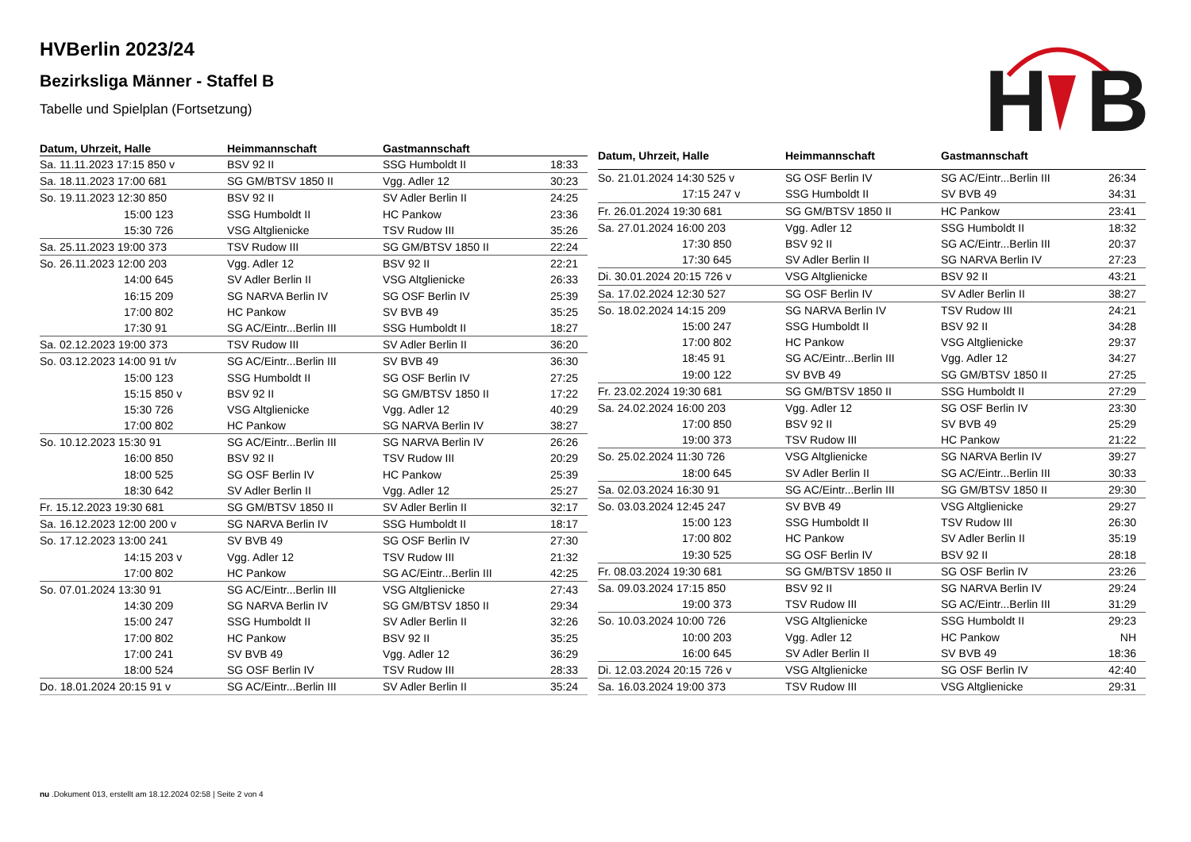HVBerlin 2023/24
Bezirksliga Männer - Staffel B
Tabelle und Spielplan (Fortsetzung)
H
B
| Datum, Uhrzeit, Halle | Heimmannschaft | Gastmannschaft | |
| --- | --- | --- | --- |
| Sa. 11.11.2023 17:15 850 v | BSV 92 II | SSG Humboldt II | 18:33 |
| Sa. 18.11.2023 17:00 681 | SG GM/BTSV 1850 II | Vgg. Adler 12 | 30:23 |
| So. 19.11.2023 12:30 850 | BSV 92 II | SV Adler Berlin II | 24:25 |
| 15:00 123 | SSG Humboldt II | HC Pankow | 23:36 |
| 15:30 726 | VSG Altglienicke | TSV Rudow III | 35:26 |
| Sa. 25.11.2023 19:00 373 | TSV Rudow III | SG GM/BTSV 1850 II | 22:24 |
| So. 26.11.2023 12:00 203 | Vgg. Adler 12 | BSV 92 II | 22:21 |
| 14:00 645 | SV Adler Berlin II | VSG Altglienicke | 26:33 |
| 16:15 209 | SG NARVA Berlin IV | SG OSF Berlin IV | 25:39 |
| 17:00 802 | HC Pankow | SV BVB 49 | 35:25 |
| 17:30 91 | SG AC/Eintr...Berlin III | SSG Humboldt II | 18:27 |
| Sa. 02.12.2023 19:00 373 | TSV Rudow III | SV Adler Berlin II | 36:20 |
| So. 03.12.2023 14:00 91 t/v | SG AC/Eintr...Berlin III | SV BVB 49 | 36:30 |
| 15:00 123 | SSG Humboldt II | SG OSF Berlin IV | 27:25 |
| 15:15 850 v | BSV 92 II | SG GM/BTSV 1850 II | 17:22 |
| 15:30 726 | VSG Altglienicke | Vgg. Adler 12 | 40:29 |
| 17:00 802 | HC Pankow | SG NARVA Berlin IV | 38:27 |
| So. 10.12.2023 15:30 91 | SG AC/Eintr...Berlin III | SG NARVA Berlin IV | 26:26 |
| 16:00 850 | BSV 92 II | TSV Rudow III | 20:29 |
| 18:00 525 | SG OSF Berlin IV | HC Pankow | 25:39 |
| 18:30 642 | SV Adler Berlin II | Vgg. Adler 12 | 25:27 |
| Fr. 15.12.2023 19:30 681 | SG GM/BTSV 1850 II | SV Adler Berlin II | 32:17 |
| Sa. 16.12.2023 12:00 200 v | SG NARVA Berlin IV | SSG Humboldt II | 18:17 |
| So. 17.12.2023 13:00 241 | SV BVB 49 | SG OSF Berlin IV | 27:30 |
| 14:15 203 v | Vgg. Adler 12 | TSV Rudow III | 21:32 |
| 17:00 802 | HC Pankow | SG AC/Eintr...Berlin III | 42:25 |
| So. 07.01.2024 13:30 91 | SG AC/Eintr...Berlin III | VSG Altglienicke | 27:43 |
| 14:30 209 | SG NARVA Berlin IV | SG GM/BTSV 1850 II | 29:34 |
| 15:00 247 | SSG Humboldt II | SV Adler Berlin II | 32:26 |
| 17:00 802 | HC Pankow | BSV 92 II | 35:25 |
| 17:00 241 | SV BVB 49 | Vgg. Adler 12 | 36:29 |
| 18:00 524 | SG OSF Berlin IV | TSV Rudow III | 28:33 |
| Do. 18.01.2024 20:15 91 v | SG AC/Eintr...Berlin III | SV Adler Berlin II | 35:24 |
| Datum, Uhrzeit, Halle | Heimmannschaft | Gastmannschaft | |
| --- | --- | --- | --- |
| So. 21.01.2024 14:30 525 v | SG OSF Berlin IV | SG AC/Eintr...Berlin III | 26:34 |
| 17:15 247 v | SSG Humboldt II | SV BVB 49 | 34:31 |
| Fr. 26.01.2024 19:30 681 | SG GM/BTSV 1850 II | HC Pankow | 23:41 |
| Sa. 27.01.2024 16:00 203 | Vgg. Adler 12 | SSG Humboldt II | 18:32 |
| 17:30 850 | BSV 92 II | SG AC/Eintr...Berlin III | 20:37 |
| 17:30 645 | SV Adler Berlin II | SG NARVA Berlin IV | 27:23 |
| Di. 30.01.2024 20:15 726 v | VSG Altglienicke | BSV 92 II | 43:21 |
| Sa. 17.02.2024 12:30 527 | SG OSF Berlin IV | SV Adler Berlin II | 38:27 |
| So. 18.02.2024 14:15 209 | SG NARVA Berlin IV | TSV Rudow III | 24:21 |
| 15:00 247 | SSG Humboldt II | BSV 92 II | 34:28 |
| 17:00 802 | HC Pankow | VSG Altglienicke | 29:37 |
| 18:45 91 | SG AC/Eintr...Berlin III | Vgg. Adler 12 | 34:27 |
| 19:00 122 | SV BVB 49 | SG GM/BTSV 1850 II | 27:25 |
| Fr. 23.02.2024 19:30 681 | SG GM/BTSV 1850 II | SSG Humboldt II | 27:29 |
| Sa. 24.02.2024 16:00 203 | Vgg. Adler 12 | SG OSF Berlin IV | 23:30 |
| 17:00 850 | BSV 92 II | SV BVB 49 | 25:29 |
| 19:00 373 | TSV Rudow III | HC Pankow | 21:22 |
| So. 25.02.2024 11:30 726 | VSG Altglienicke | SG NARVA Berlin IV | 39:27 |
| 18:00 645 | SV Adler Berlin II | SG AC/Eintr...Berlin III | 30:33 |
| Sa. 02.03.2024 16:30 91 | SG AC/Eintr...Berlin III | SG GM/BTSV 1850 II | 29:30 |
| So. 03.03.2024 12:45 247 | SV BVB 49 | VSG Altglienicke | 29:27 |
| 15:00 123 | SSG Humboldt II | TSV Rudow III | 26:30 |
| 17:00 802 | HC Pankow | SV Adler Berlin II | 35:19 |
| 19:30 525 | SG OSF Berlin IV | BSV 92 II | 28:18 |
| Fr. 08.03.2024 19:30 681 | SG GM/BTSV 1850 II | SG OSF Berlin IV | 23:26 |
| Sa. 09.03.2024 17:15 850 | BSV 92 II | SG NARVA Berlin IV | 29:24 |
| 19:00 373 | TSV Rudow III | SG AC/Eintr...Berlin III | 31:29 |
| So. 10.03.2024 10:00 726 | VSG Altglienicke | SSG Humboldt II | 29:23 |
| 10:00 203 | Vgg. Adler 12 | HC Pankow | NH |
| 16:00 645 | SV Adler Berlin II | SV BVB 49 | 18:36 |
| Di. 12.03.2024 20:15 726 v | VSG Altglienicke | SG OSF Berlin IV | 42:40 |
| Sa. 16.03.2024 19:00 373 | TSV Rudow III | VSG Altglienicke | 29:31 |
nu .Dokument 013, erstellt am 18.12.2024 02:58 | Seite 2 von 4